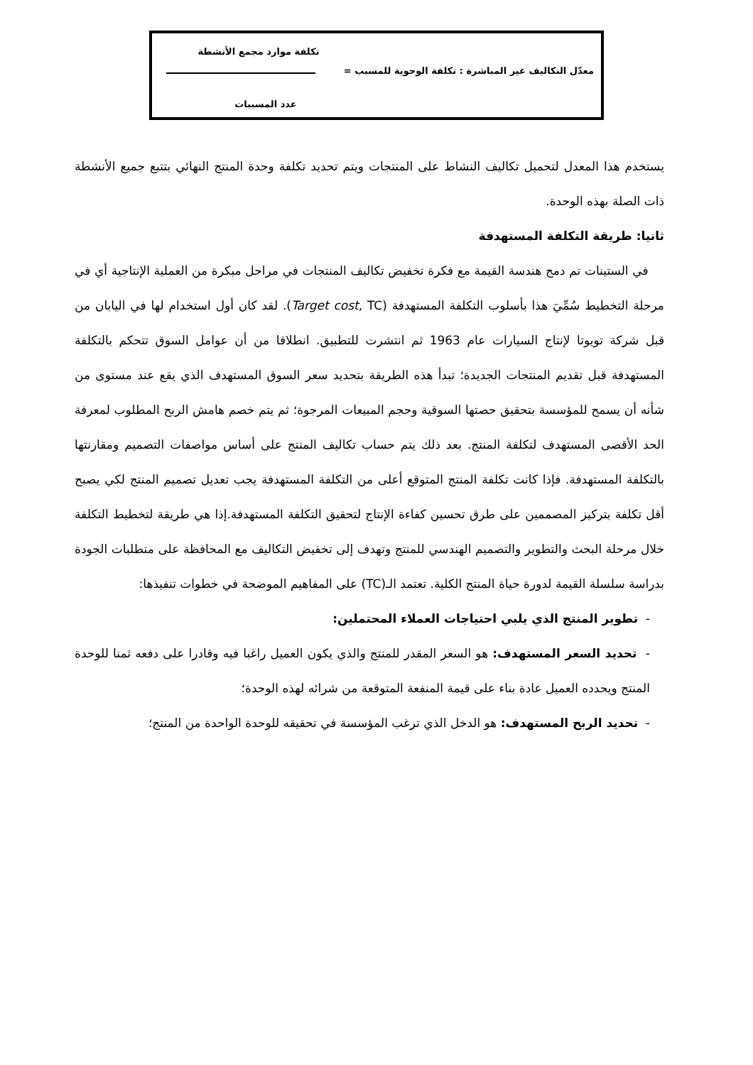تكلفة موارد مجمع الأنشطة
معدّل التكاليف غير المباشرة : تكلفة الوحوية للمسبب =
عدد المسببات
يستخدم هذا المعدل لتحميل تكاليف النشاط على المنتجات ويتم تحديد تكلفة وحدة المنتج النهائي بتتبع جميع الأنشطة ذات الصلة بهذه الوحدة.
ثانيا: طريقة التكلفة المستهدفة
في الستينات تم دمج هندسة القيمة مع فكرة تخفيض تكاليف المنتجات في مراحل مبكرة من العملية الإنتاجية أي في مرحلة التخطيط سُمِّيَ هذا بأسلوب التكلفة المستهدفة (Target cost, TC). لقد كان أول استخدام لها في اليابان من قبل شركة تويوتا لإنتاج السيارات عام 1963 ثم انتشرت للتطبيق. انطلاقا من أن عوامل السوق تتحكم بالتكلفة المستهدفة قبل تقديم المنتجات الجديدة؛ تبدأ هذه الطريقة بتحديد سعر السوق المستهدف الذي يقع عند مستوى من شأنه أن يسمح للمؤسسة بتحقيق حصتها السوقية وحجم المبيعات المرجوة؛ ثم يتم خصم هامش الربح المطلوب لمعرفة الحد الأقصى المستهدف لتكلفة المنتج. بعد ذلك يتم حساب تكاليف المنتج على أساس مواصفات التصميم ومقارنتها بالتكلفة المستهدفة. فإذا كانت تكلفة المنتج المتوقع أعلى من التكلفة المستهدفة يجب تعديل تصميم المنتج لكي يصبح أقل تكلفة بتركيز المصممين على طرق تحسين كفاءة الإنتاج لتحقيق التكلفة المستهدفة.إذا هي طريقة لتخطيط التكلفة خلال مرحلة البحث والتطوير والتصميم الهندسي للمنتج وتهدف إلى تخفيض التكاليف مع المحافظة على متطلبات الجودة بدراسة سلسلة القيمة لدورة حياة المنتج الكلية. تعتمد الـ(TC) على المفاهيم الموضحة في خطوات تنفيذها:
- تطوير المنتج الذي يلبي احتياجات العملاء المحتملين:
- تحديد السعر المستهدف: هو السعر المقدر للمنتج والذي يكون العميل راغبا فيه وقادرا على دفعه ثمنا للوحدة المنتج ويحدده العميل عادة بناء على قيمة المنفعة المتوقعة من شرائه لهذه الوحدة؛
- تحديد الربح المستهدف: هو الدخل الذي ترغب المؤسسة في تحقيقه للوحدة الواحدة من المنتج؛